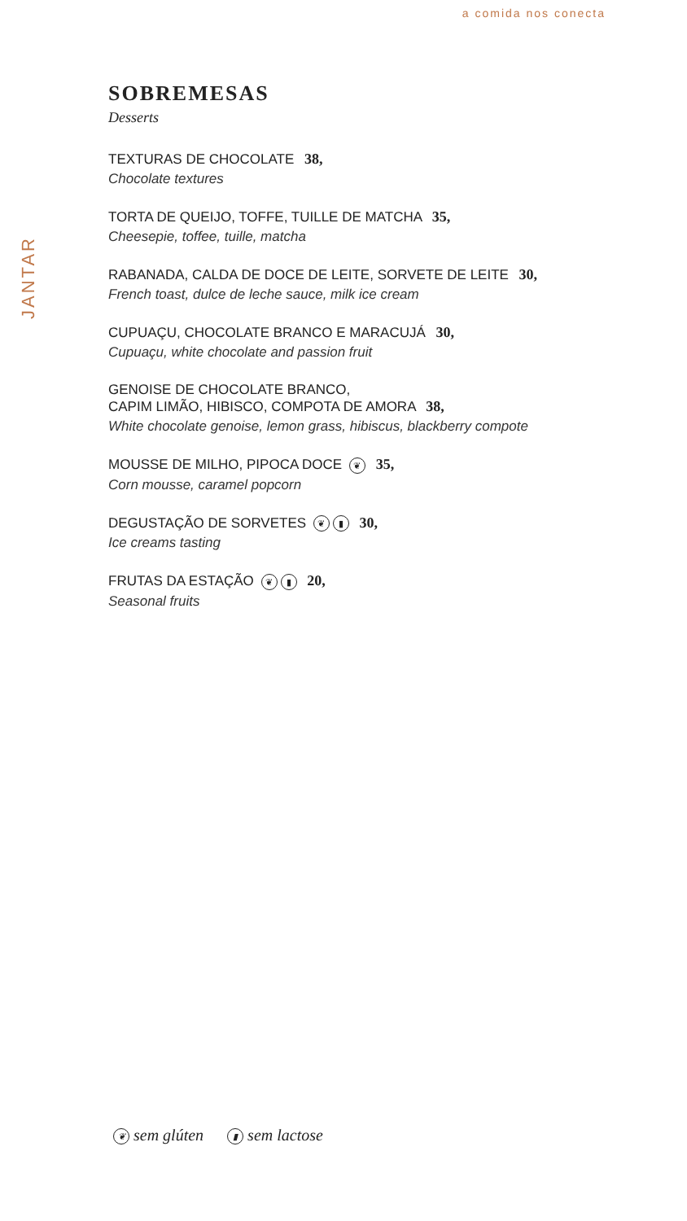a comida nos conecta
JANTAR
SOBREMESAS
Desserts
TEXTURAS DE CHOCOLATE 38,
Chocolate textures
TORTA DE QUEIJO, TOFFE, TUILLE DE MATCHA 35,
Cheesepie, toffee, tuille, matcha
RABANADA, CALDA DE DOCE DE LEITE, SORVETE DE LEITE 30,
French toast, dulce de leche sauce, milk ice cream
CUPUAÇU, CHOCOLATE BRANCO E MARACUJÁ 30,
Cupuaçu, white chocolate and passion fruit
GENOISE DE CHOCOLATE BRANCO,
CAPIM LIMÃO, HIBISCO, COMPOTA DE AMORA 38,
White chocolate genoise, lemon grass, hibiscus, blackberry compote
MOUSSE DE MILHO, PIPOCA DOCE ❦ 35,
Corn mousse, caramel popcorn
DEGUSTAÇÃO DE SORVETES ❦ ▮ 30,
Ice creams tasting
FRUTAS DA ESTAÇÃO ❦ ▮ 20,
Seasonal fruits
❦ sem glúten ▮ sem lactose